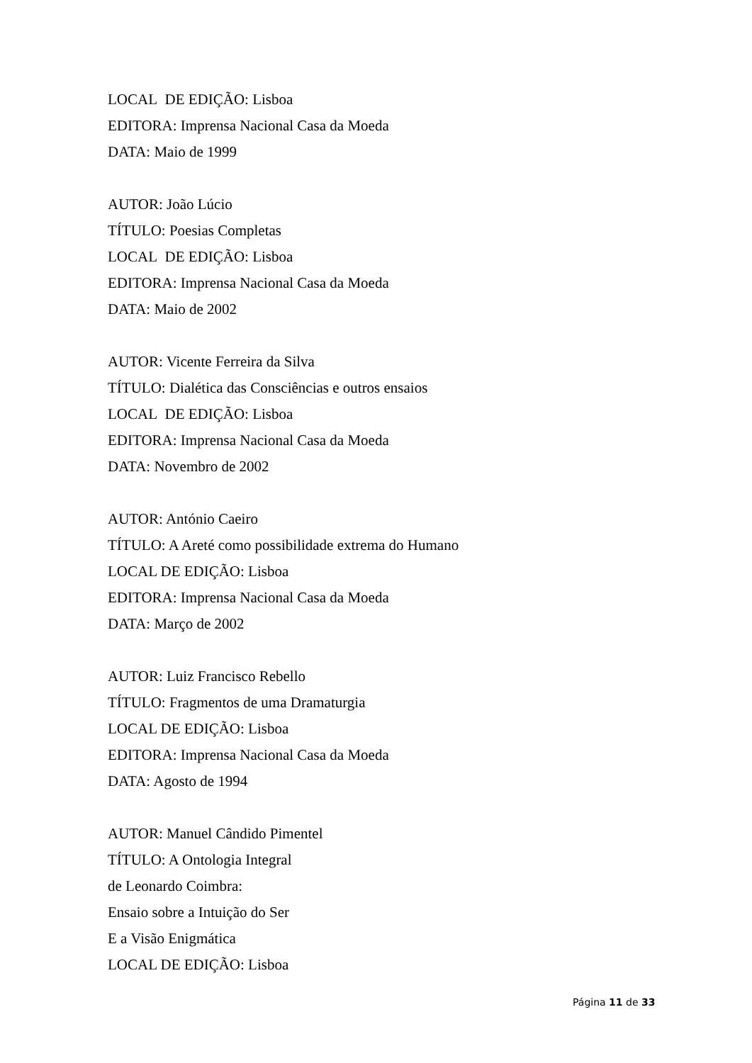LOCAL DE EDIÇÃO: Lisboa
EDITORA: Imprensa Nacional Casa da Moeda
DATA: Maio de 1999
AUTOR: João Lúcio
TÍTULO: Poesias Completas
LOCAL DE EDIÇÃO: Lisboa
EDITORA: Imprensa Nacional Casa da Moeda
DATA: Maio de 2002
AUTOR: Vicente Ferreira da Silva
TÍTULO: Dialética das Consciências e outros ensaios
LOCAL DE EDIÇÃO: Lisboa
EDITORA: Imprensa Nacional Casa da Moeda
DATA: Novembro de 2002
AUTOR: António Caeiro
TÍTULO: A Areté como possibilidade extrema do Humano
LOCAL DE EDIÇÃO: Lisboa
EDITORA: Imprensa Nacional Casa da Moeda
DATA: Março de 2002
AUTOR: Luiz Francisco Rebello
TÍTULO: Fragmentos de uma Dramaturgia
LOCAL DE EDIÇÃO: Lisboa
EDITORA: Imprensa Nacional Casa da Moeda
DATA: Agosto de 1994
AUTOR: Manuel Cândido Pimentel
TÍTULO: A Ontologia Integral
de Leonardo Coimbra:
Ensaio sobre a Intuição do Ser
E a Visão Enigmática
LOCAL DE EDIÇÃO: Lisboa
Página 11 de 33